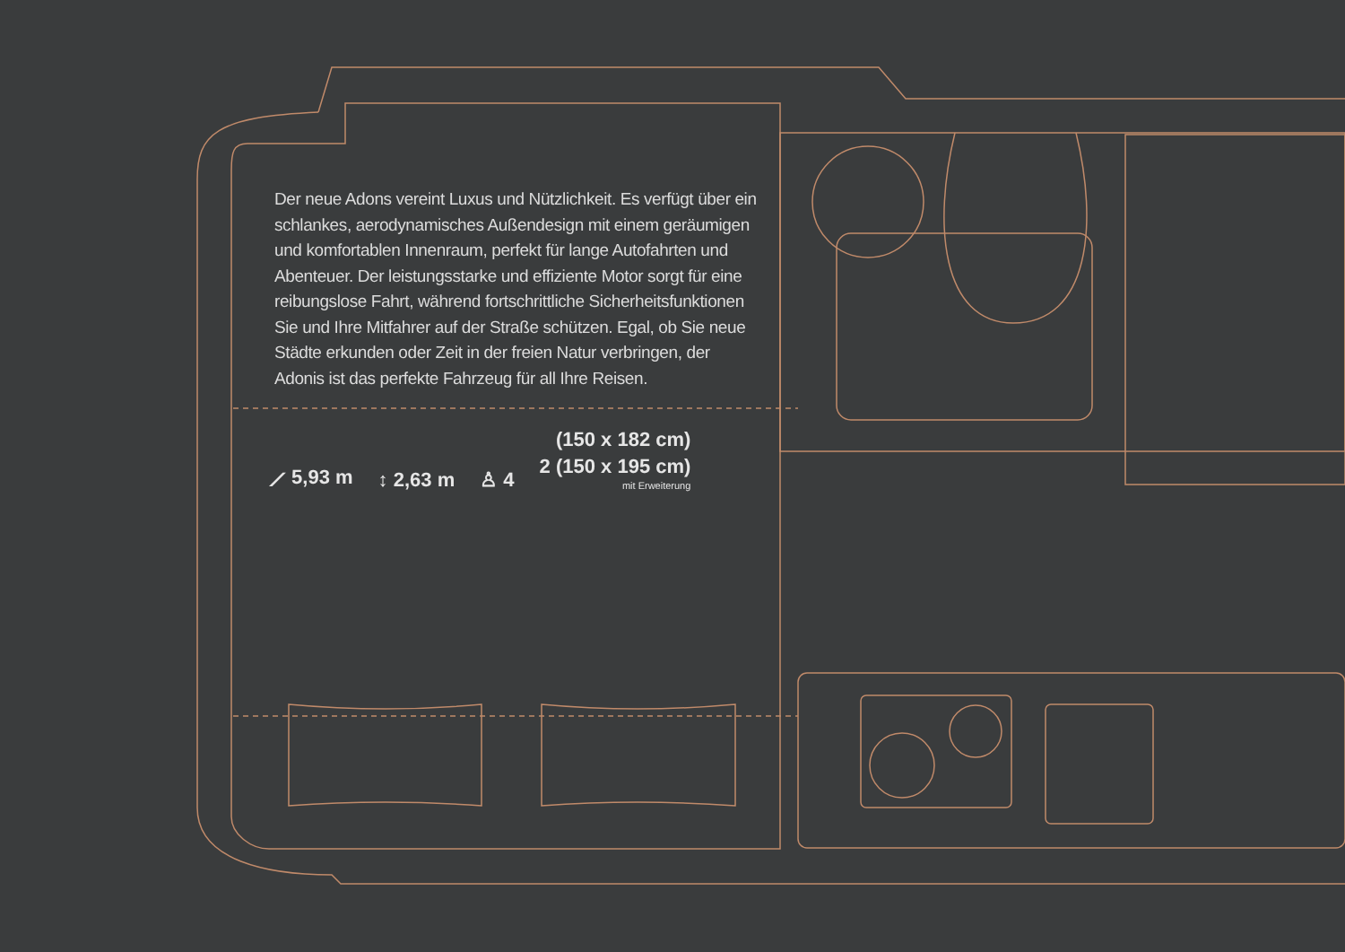Der neue Adons vereint Luxus und Nützlichkeit. Es verfügt über ein schlankes, aerodynamisches Außendesign mit einem geräumigen und komfortablen Innenraum, perfekt für lange Autofahrten und Abenteuer. Der leistungsstarke und effiziente Motor sorgt für eine reibungslose Fahrt, während fortschrittliche Sicherheitsfunktionen Sie und Ihre Mitfahrer auf der Straße schützen. Egal, ob Sie neue Städte erkunden oder Zeit in der freien Natur verbringen, der Adonis ist das perfekte Fahrzeug für all Ihre Reisen.
⟋ 5,93 m
↕ 2,63 m
♙ 4
(150 x 182 cm)
2 (150 x 195 cm)
mit Erweiterung